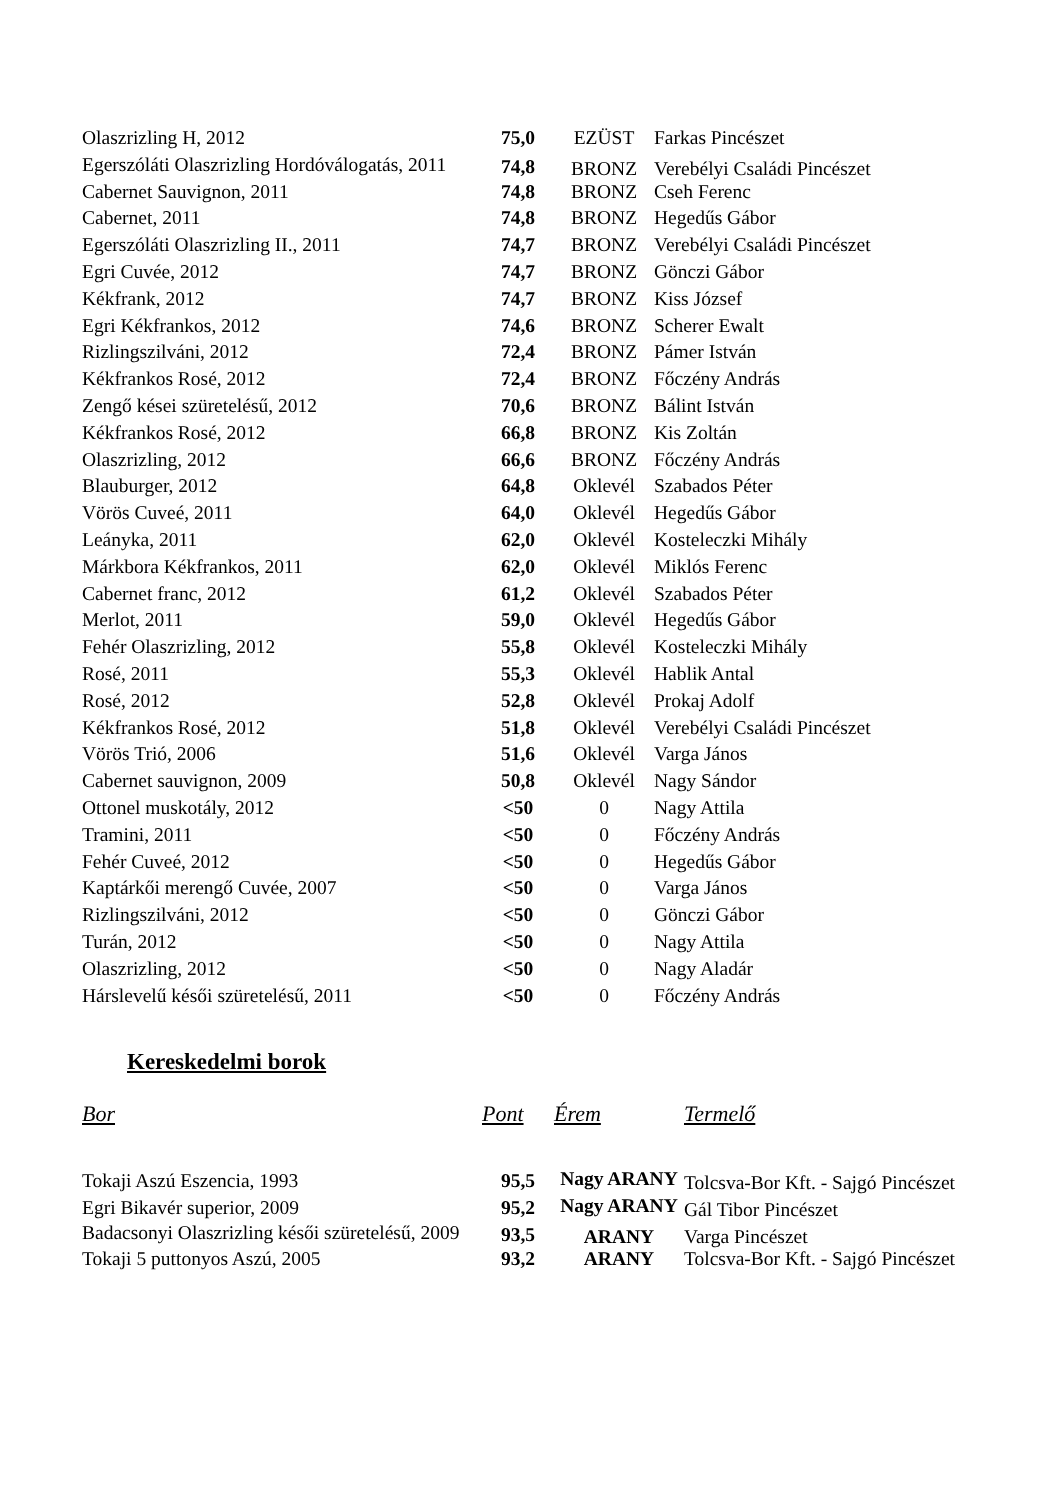| Olaszrizling H, 2012 | 75,0 | EZÜST | Farkas Pincészet |
| Egerszóláti Olaszrizling Hordóválogatás, 2011 | 74,8 | BRONZ | Verebélyi Családi Pincészet |
| Cabernet Sauvignon, 2011 | 74,8 | BRONZ | Cseh Ferenc |
| Cabernet, 2011 | 74,8 | BRONZ | Hegedűs Gábor |
| Egerszóláti Olaszrizling II., 2011 | 74,7 | BRONZ | Verebélyi Családi Pincészet |
| Egri Cuvée, 2012 | 74,7 | BRONZ | Gönczi Gábor |
| Kékfrank, 2012 | 74,7 | BRONZ | Kiss József |
| Egri Kékfrankos, 2012 | 74,6 | BRONZ | Scherer Ewalt |
| Rizlingszilváni, 2012 | 72,4 | BRONZ | Pámer István |
| Kékfrankos Rosé, 2012 | 72,4 | BRONZ | Főczény András |
| Zengő kései szüretelésű, 2012 | 70,6 | BRONZ | Bálint István |
| Kékfrankos Rosé, 2012 | 66,8 | BRONZ | Kis Zoltán |
| Olaszrizling, 2012 | 66,6 | BRONZ | Főczény András |
| Blauburger, 2012 | 64,8 | Oklevél | Szabados Péter |
| Vörös Cuveé, 2011 | 64,0 | Oklevél | Hegedűs Gábor |
| Leányka, 2011 | 62,0 | Oklevél | Kosteleczki Mihály |
| Márkbora Kékfrankos, 2011 | 62,0 | Oklevél | Miklós Ferenc |
| Cabernet franc, 2012 | 61,2 | Oklevél | Szabados Péter |
| Merlot, 2011 | 59,0 | Oklevél | Hegedűs Gábor |
| Fehér Olaszrizling, 2012 | 55,8 | Oklevél | Kosteleczki Mihály |
| Rosé, 2011 | 55,3 | Oklevél | Hablik Antal |
| Rosé, 2012 | 52,8 | Oklevél | Prokaj Adolf |
| Kékfrankos Rosé, 2012 | 51,8 | Oklevél | Verebélyi Családi Pincészet |
| Vörös Trió, 2006 | 51,6 | Oklevél | Varga János |
| Cabernet sauvignon, 2009 | 50,8 | Oklevél | Nagy Sándor |
| Ottonel muskotály, 2012 | <50 | 0 | Nagy Attila |
| Tramini, 2011 | <50 | 0 | Főczény András |
| Fehér Cuveé, 2012 | <50 | 0 | Hegedűs Gábor |
| Kaptárkői merengő Cuvée, 2007 | <50 | 0 | Varga János |
| Rizlingszilváni, 2012 | <50 | 0 | Gönczi Gábor |
| Turán, 2012 | <50 | 0 | Nagy Attila |
| Olaszrizling, 2012 | <50 | 0 | Nagy Aladár |
| Hárslevelű késői szüretelésű, 2011 | <50 | 0 | Főczény András |
Kereskedelmi borok
| Bor | Pont | Érem | Termelő |
| Tokaji Aszú Eszencia, 1993 | 95,5 | Nagy ARANY | Tolcsva-Bor Kft. - Sajgó Pincészet |
| Egri Bikavér superior, 2009 | 95,2 | Nagy ARANY | Gál Tibor Pincészet |
| Badacsonyi Olaszrizling késői szüretelésű, 2009 | 93,5 | ARANY | Varga Pincészet |
| Tokaji 5 puttonyos Aszú, 2005 | 93,2 | ARANY | Tolcsva-Bor Kft. - Sajgó Pincészet |